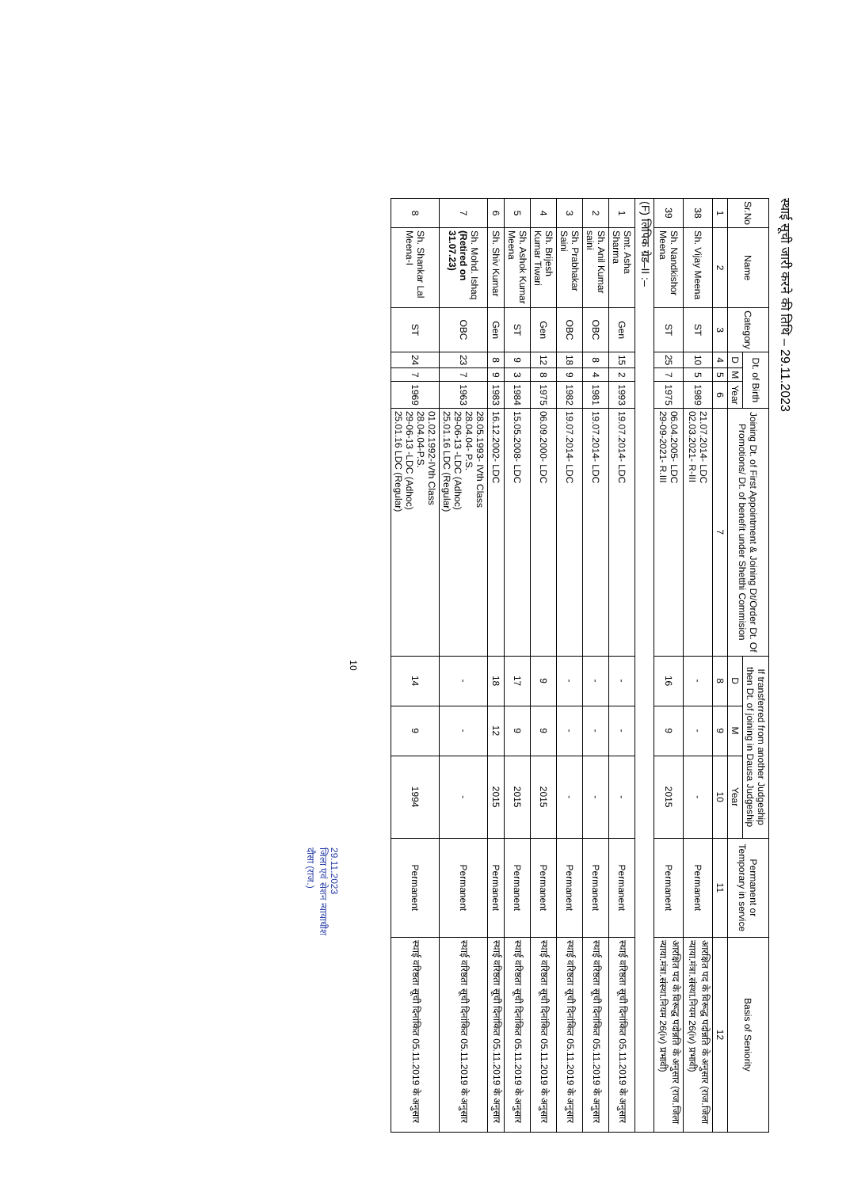स्थाई सूची जारी करने की तिथि – 29.11.2023
| Sr.No | Name | Category | Dt. of Birth | | | Joining Dt. of First Appointment & Joining Dt/Order Dt. Of Promotions/ Dt. of benefit under Shetthi Commision | If transferred from another Judgeship then Dt. of joining in Dausa Judgeship | | | Permanent or Temporary in service | Basis of Seniority |
| --- | --- | --- | --- | --- | --- | --- | --- | --- | --- | --- | --- |
| | | | D | M | Year | | D | M | Year | | |
| 1 | 2 | 3 | 4 | 5 | 6 | 7 | 8 | 9 | 10 | 11 | 12 |
| 38 | Sh. Vijay Meena | ST | 10 | 5 | 1989 | 21.07.2014- LDC 02.03.2021- R-III | - | - | - | Permanent | आरक्षित पद के विरूद्ध पदोन्नति के अनुसार (राज.जिला न्याया.मंत्रा.संस्था.नियम 26(iv) प्रभावी) |
| 39 | Sh. Nandkishor Meena | ST | 25 | 7 | 1975 | 06.04.2005- LDC 29-09-2021- R.III | 16 | 9 | 2015 | Permanent | आरक्षित पद के विरूद्ध पदोन्नति के अनुसार (राज.जिला न्याया.मंत्रा.संस्था.नियम 26(iv) प्रभावी) |
| (F) लिपिक ग्रेड–II :– | | | | | | | | | | | |
| 1 | Smt. Asha Sharma | Gen | 15 | 2 | 1993 | 19.07.2014- LDC | - | - | - | Permanent | स्थाई वरिष्ठता सूची दिनांकित 05.11.2019 के अनुसार |
| 2 | Sh. Anil Kumar saini | OBC | 8 | 4 | 1981 | 19.07.2014- LDC | - | - | - | Permanent | स्थाई वरिष्ठता सूची दिनांकित 05.11.2019 के अनुसार |
| 3 | Sh. Prabhakar Saini | OBC | 18 | 9 | 1982 | 19.07.2014- LDC | - | - | - | Permanent | स्थाई वरिष्ठता सूची दिनांकित 05.11.2019 के अनुसार |
| 4 | Sh. Brijesh Kumar Tiwari | Gen | 12 | 8 | 1975 | 06.09.2000- LDC | 9 | 9 | 2015 | Permanent | स्थाई वरिष्ठता सूची दिनांकित 05.11.2019 के अनुसार |
| 5 | Sh. Ashok Kumar Meena | ST | 9 | 3 | 1984 | 15.05.2008- LDC | 17 | 9 | 2015 | Permanent | स्थाई वरिष्ठता सूची दिनांकित 05.11.2019 के अनुसार |
| 6 | Sh. Shiv Kumar | Gen | 8 | 9 | 1983 | 16.12.2002- LDC | 18 | 12 | 2015 | Permanent | स्थाई वरिष्ठता सूची दिनांकित 05.11.2019 के अनुसार |
| 7 | Sh. Mohd. Ishaq (Retired on 31.07.23) | OBC | 23 | 7 | 1963 | 28.05.1993- IVth Class 28.04.04- P.S. 29-06-13 -LDC (Adhoc) 25.01.16 LDC (Regular) | - | - | - | Permanent | स्थाई वरिष्ठता सूची दिनांकित 05.11.2019 के अनुसार |
| 8 | Sh. Shankar Lal Meena-I | ST | 24 | 7 | 1969 | 01.02.1992-IVth Class 28.04.04-P.S. 29-06-13 -LDC (Adhoc) 25.01.16 LDC (Regular) | 14 | 9 | 1994 | Permanent | स्थाई वरिष्ठता सूची दिनांकित 05.11.2019 के अनुसार |
10
29.11.2023
जिला एवं सेशन न्यायाधीश
दौसा (राज.)